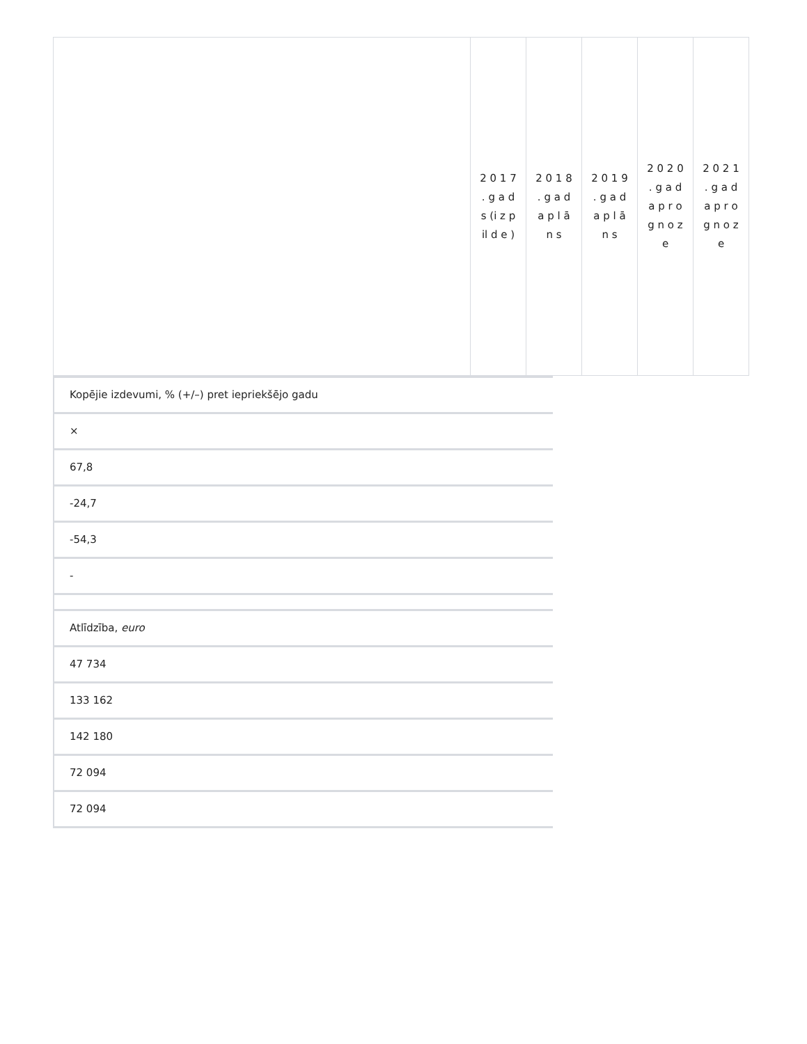| | 2 0 1 7 . g a d s (i z p il d e ) | 2 0 1 8 . g a d a p l ā n s | 2 0 1 9 . g a d a p l ā n s | 2 0 2 0 . g a d a p r o g n o z e | 2 0 2 1 . g a d a p r o g n o z e |
Kopējie izdevumi, % (+/–) pret iepriekšējo gadu
×
67,8
-24,7
-54,3
-
Atlīdzība, euro
47 734
133 162
142 180
72 094
72 094